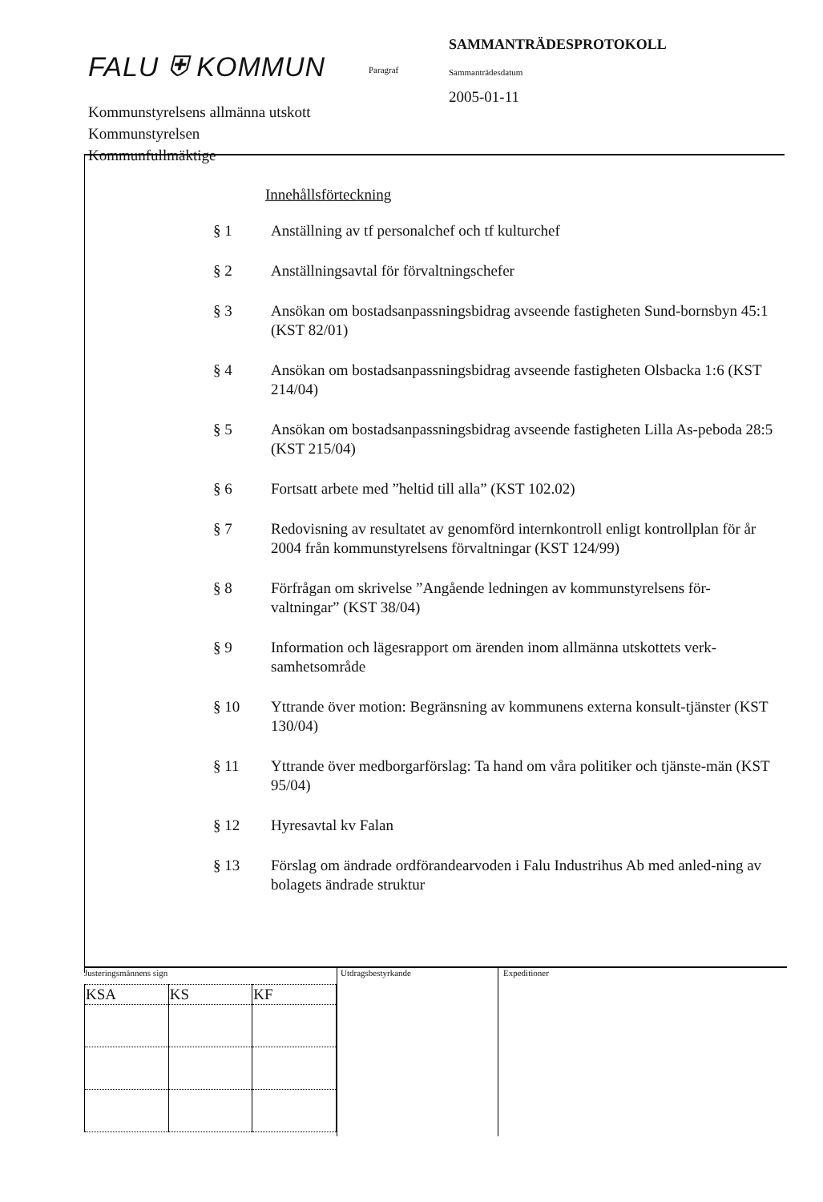FALU ⛨ KOMMUN
Kommunstyrelsens allmänna utskott
Kommunstyrelsen
Kommunfullmäktige
Paragraf
SAMMANTRÄDESPROTOKOLL
Sammanträdesdatum
2005-01-11
Innehållsförteckning
| § 1 | Anställning av tf personalchef och tf kulturchef |
| § 2 | Anställningsavtal för förvaltningschefer |
| § 3 | Ansökan om bostadsanpassningsbidrag avseende fastigheten Sund-bornsbyn 45:1 (KST 82/01) |
| § 4 | Ansökan om bostadsanpassningsbidrag avseende fastigheten Olsbacka 1:6 (KST 214/04) |
| § 5 | Ansökan om bostadsanpassningsbidrag avseende fastigheten Lilla As-peboda 28:5 (KST 215/04) |
| § 6 | Fortsatt arbete med ”heltid till alla” (KST 102.02) |
| § 7 | Redovisning av resultatet av genomförd internkontroll enligt kontrollplan för år 2004 från kommunstyrelsens förvaltningar (KST 124/99) |
| § 8 | Förfrågan om skrivelse ”Angående ledningen av kommunstyrelsens för-valtningar” (KST 38/04) |
| § 9 | Information och lägesrapport om ärenden inom allmänna utskottets verk-samhetsområde |
| § 10 | Yttrande över motion: Begränsning av kommunens externa konsult-tjänster (KST 130/04) |
| § 11 | Yttrande över medborgarförslag: Ta hand om våra politiker och tjänste-män (KST 95/04) |
| § 12 | Hyresavtal kv Falan |
| § 13 | Förslag om ändrade ordförandearvoden i Falu Industrihus Ab med anled-ning av bolagets ändrade struktur |
Justeringsmännens sign
| KSA | KS | KF |
Utdragsbestyrkande Expeditioner